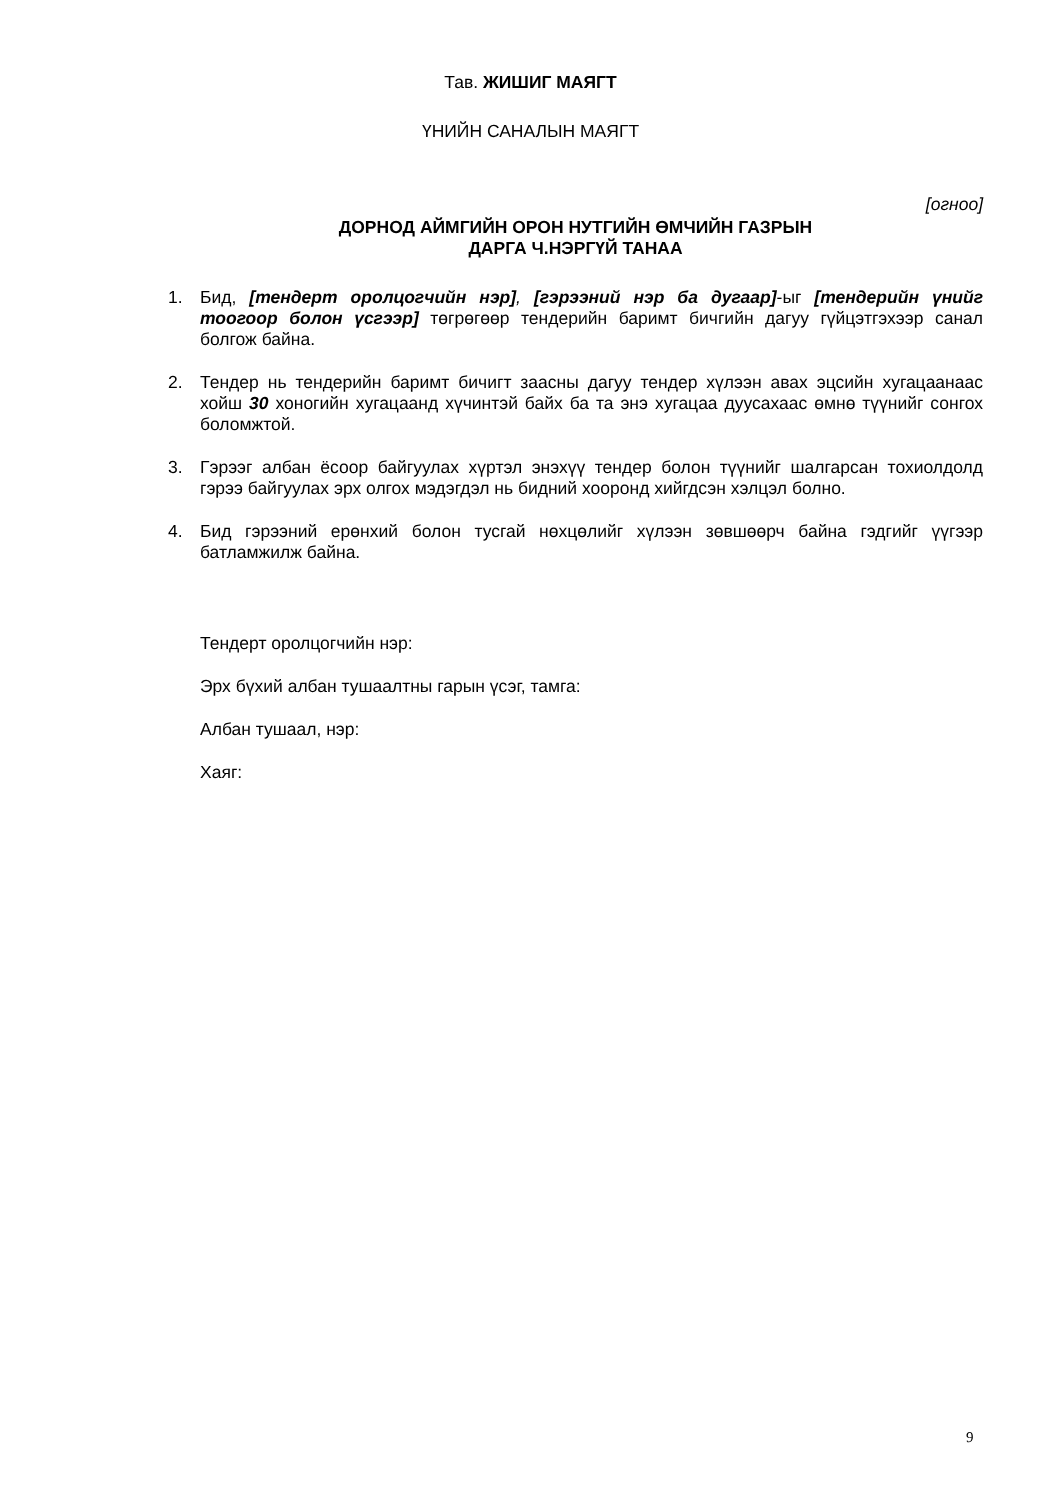Тав. ЖИШИГ МАЯГТ
ҮНИЙН САНАЛЫН МАЯГТ
[огноо]
ДОРНОД АЙМГИЙН ОРОН НУТГИЙН ӨМЧИЙН ГАЗРЫН
ДАРГА Ч.НЭРГҮЙ ТАНАА
1. Бид, [тендерт оролцогчийн нэр], [гэрээний нэр ба дугаар]-ыг [тендерийн үнийг тоогоор болон үсгээр] төгрөгөөр тендерийн баримт бичгийн дагуу гүйцэтгэхээр санал болгож байна.
2. Тендер нь тендерийн баримт бичигт заасны дагуу тендер хүлээн авах эцсийн хугацаанаас хойш 30 хоногийн хугацаанд хүчинтэй байх ба та энэ хугацаа дуусахаас өмнө түүнийг сонгох боломжтой.
3. Гэрээг албан ёсоор байгуулах хүртэл энэхүү тендер болон түүнийг шалгарсан тохиолдолд гэрээ байгуулах эрх олгох мэдэгдэл нь бидний хооронд хийгдсэн хэлцэл болно.
4. Бид гэрээний ерөнхий болон тусгай нөхцөлийг хүлээн зөвшөөрч байна гэдгийг үүгээр батламжилж байна.
Тендерт оролцогчийн нэр:
Эрх бүхий албан тушаалтны гарын үсэг, тамга:
Албан тушаал, нэр:
Хаяг:
9